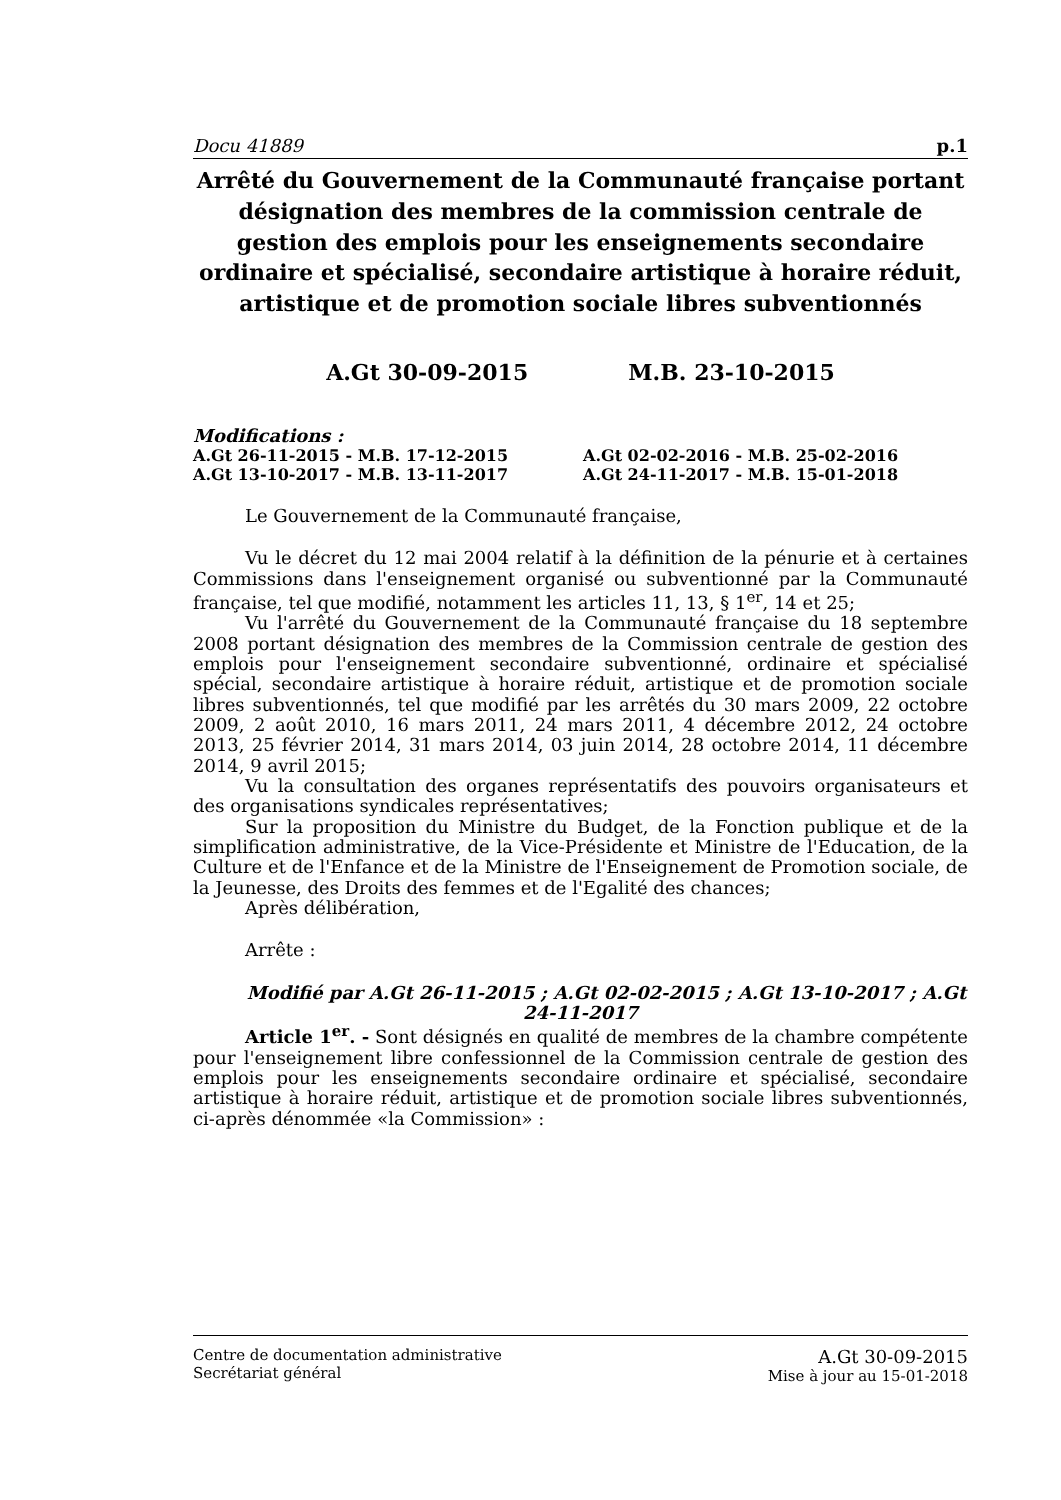Docu 41889 p.1
Arrêté du Gouvernement de la Communauté française portant désignation des membres de la commission centrale de gestion des emplois pour les enseignements secondaire ordinaire et spécialisé, secondaire artistique à horaire réduit, artistique et de promotion sociale libres subventionnés
A.Gt 30-09-2015 M.B. 23-10-2015
Modifications :
A.Gt 26-11-2015 - M.B. 17-12-2015 A.Gt 02-02-2016 - M.B. 25-02-2016 A.Gt 13-10-2017 - M.B. 13-11-2017 A.Gt 24-11-2017 - M.B. 15-01-2018
Le Gouvernement de la Communauté française,
Vu le décret du 12 mai 2004 relatif à la définition de la pénurie et à certaines Commissions dans l'enseignement organisé ou subventionné par la Communauté française, tel que modifié, notamment les articles 11, 13, § 1<sup>er</sup>, 14 et 25;
Vu l'arrêté du Gouvernement de la Communauté française du 18 septembre 2008 portant désignation des membres de la Commission centrale de gestion des emplois pour l'enseignement secondaire subventionné, ordinaire et spécialisé spécial, secondaire artistique à horaire réduit, artistique et de promotion sociale libres subventionnés, tel que modifié par les arrêtés du 30 mars 2009, 22 octobre 2009, 2 août 2010, 16 mars 2011, 24 mars 2011, 4 décembre 2012, 24 octobre 2013, 25 février 2014, 31 mars 2014, 03 juin 2014, 28 octobre 2014, 11 décembre 2014, 9 avril 2015;
Vu la consultation des organes représentatifs des pouvoirs organisateurs et des organisations syndicales représentatives;
Sur la proposition du Ministre du Budget, de la Fonction publique et de la simplification administrative, de la Vice-Présidente et Ministre de l'Education, de la Culture et de l'Enfance et de la Ministre de l'Enseignement de Promotion sociale, de la Jeunesse, des Droits des femmes et de l'Egalité des chances;
Après délibération,
Arrête :
Modifié par A.Gt 26-11-2015 ; A.Gt 02-02-2015 ; A.Gt 13-10-2017 ; A.Gt 24-11-2017
Article 1<sup>er</sup>. - Sont désignés en qualité de membres de la chambre compétente pour l'enseignement libre confessionnel de la Commission centrale de gestion des emplois pour les enseignements secondaire ordinaire et spécialisé, secondaire artistique à horaire réduit, artistique et de promotion sociale libres subventionnés, ci-après dénommée «la Commission» :
Centre de documentation administrative
Secrétariat général
A.Gt 30-09-2015
Mise à jour au 15-01-2018